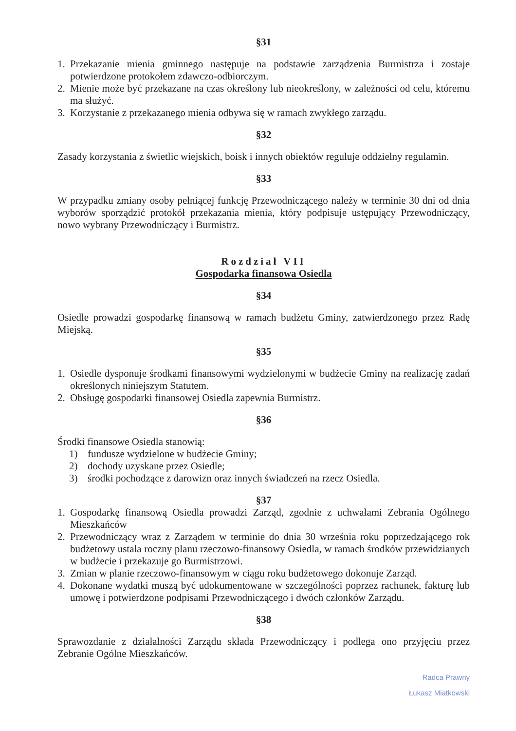§31
1. Przekazanie mienia gminnego następuje na podstawie zarządzenia Burmistrza i zostaje potwierdzone protokołem zdawczo-odbiorczym.
2. Mienie może być przekazane na czas określony lub nieokreślony, w zależności od celu, któremu ma służyć.
3. Korzystanie z przekazanego mienia odbywa się w ramach zwykłego zarządu.
§32
Zasady korzystania z świetlic wiejskich, boisk i innych obiektów reguluje oddzielny regulamin.
§33
W przypadku zmiany osoby pełniącej funkcję Przewodniczącego należy w terminie 30 dni od dnia wyborów sporządzić protokół przekazania mienia, który podpisuje ustępujący Przewodniczący, nowo wybrany Przewodniczący i Burmistrz.
Rozdział VII
Gospodarka finansowa Osiedla
§34
Osiedle prowadzi gospodarkę finansową w ramach budżetu Gminy, zatwierdzonego przez Radę Miejską.
§35
1. Osiedle dysponuje środkami finansowymi wydzielonymi w budżecie Gminy na realizację zadań określonych niniejszym Statutem.
2. Obsługę gospodarki finansowej Osiedla zapewnia Burmistrz.
§36
Środki finansowe Osiedla stanowią:
1) fundusze wydzielone w budżecie Gminy;
2) dochody uzyskane przez Osiedle;
3) środki pochodzące z darowizn oraz innych świadczeń na rzecz Osiedla.
§37
1. Gospodarkę finansową Osiedla prowadzi Zarząd, zgodnie z uchwałami Zebrania Ogólnego Mieszkańców
2. Przewodniczący wraz z Zarządem w terminie do dnia 30 września roku poprzedzającego rok budżetowy ustala roczny planu rzeczowo-finansowy Osiedla, w ramach środków przewidzianych w budżecie i przekazuje go Burmistrzowi.
3. Zmian w planie rzeczowo-finansowym w ciągu roku budżetowego dokonuje Zarząd.
4. Dokonane wydatki muszą być udokumentowane w szczególności poprzez rachunek, fakturę lub umowę i potwierdzone podpisami Przewodniczącego i dwóch członków Zarządu.
§38
Sprawozdanie z działalności Zarządu składa Przewodniczący i podlega ono przyjęciu przez Zebranie Ogólne Mieszkańców.
Radca Prawny
Łukasz Miatkowski